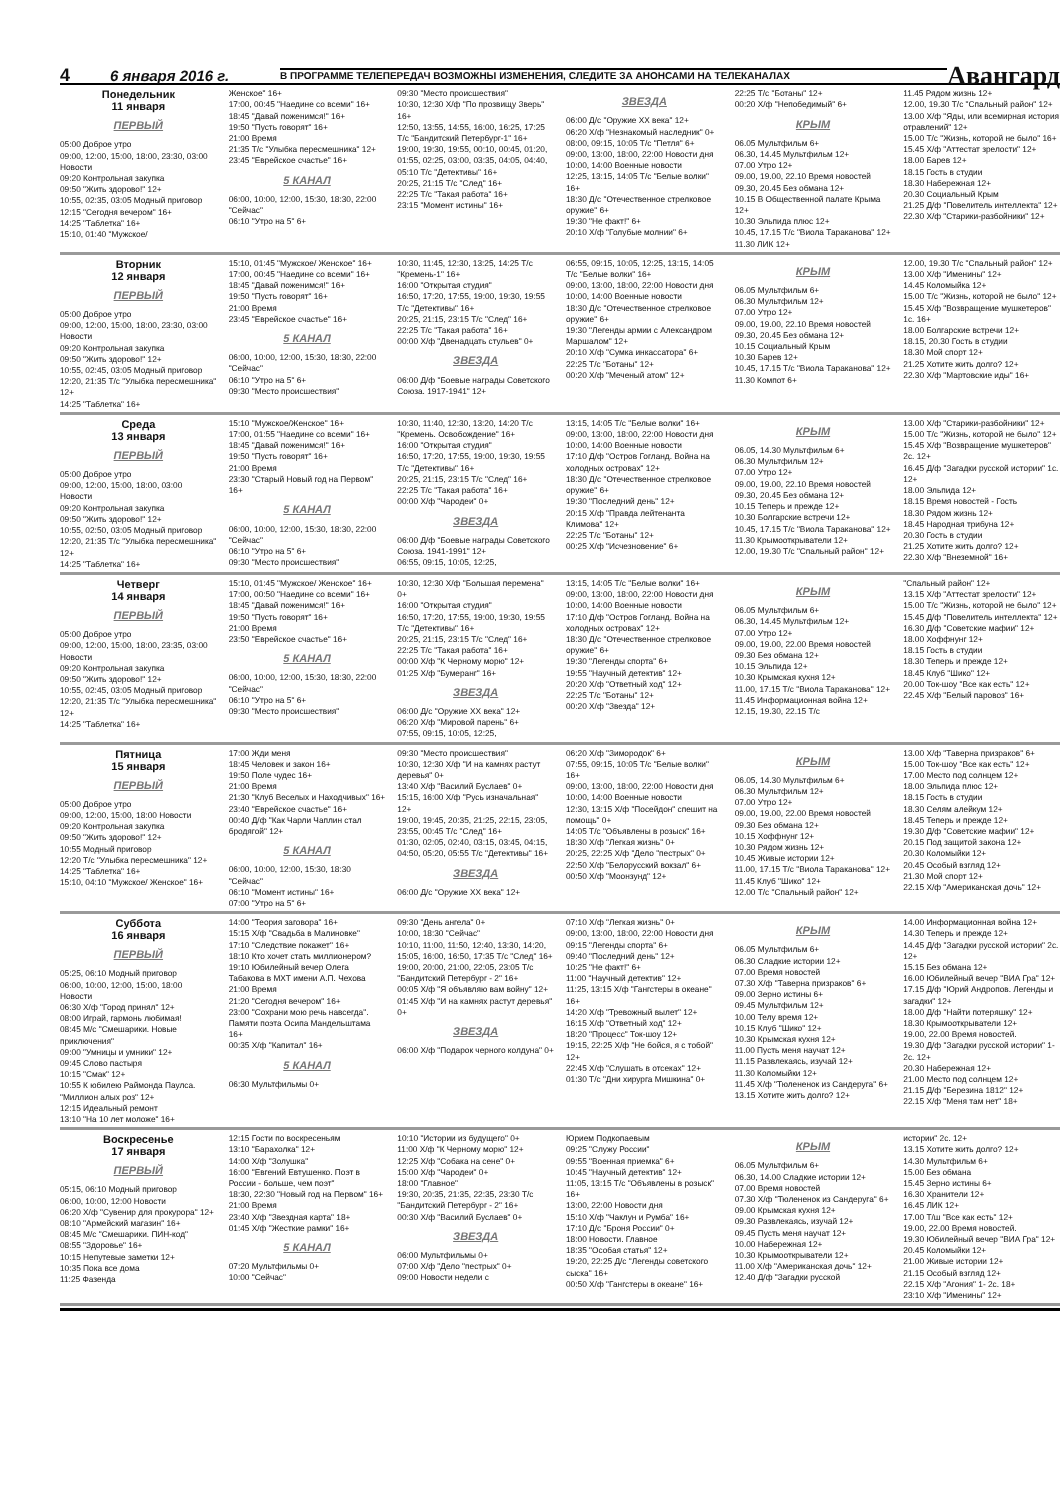4 6 января 2016 г. В ПРОГРАММЕ ТЕЛЕПЕРЕДАЧ ВОЗМОЖНЫ ИЗМЕНЕНИЯ, СЛЕДИТЕ ЗА АНОНСАМИ НА ТЕЛЕКАНАЛАХ Авангард
Понедельник
11 января
ПЕРВЫЙ
05:00 Доброе утро
09:00, 12:00, 15:00, 18:00, 23:30, 03:00 Новости
09:20 Контрольная закупка
09:50 "Жить здорово!" 12+
10:55, 02:35, 03:05 Модный приговор
12:15 "Сегодня вечером" 16+
14:25 "Таблетка" 16+
15:10, 01:40 "Мужское/
Женское" 16+
17:00, 00:45 "Наедине со всеми" 16+
18:45 "Давай поженимся!" 16+
19:50 "Пусть говорят" 16+
21:00 Время
21:35 Т/с "Улыбка пересмешника" 12+
23:45 "Еврейское счастье" 16+
5 КАНАЛ
06:00, 10:00, 12:00, 15:30, 18:30, 22:00 "Сейчас"
06:10 "Утро на 5" 6+
09:30 "Место происшествия"
10:30, 12:30 Х/ф "По прозвищу Зверь" 16+
12:50, 13:55, 14:55, 16:00, 16:25, 17:25 Т/с "Бандитский Петербург-1" 16+
19:00, 19:30, 19:55, 00:10, 00:45, 01:20, 01:55, 02:25, 03:00, 03:35, 04:05, 04:40, 05:10 Т/с "Детективы" 16+
20:25, 21:15 Т/с "След" 16+
22:25 Т/с "Такая работа" 16+
23:15 "Момент истины" 16+
ЗВЕЗДА
06:00 Д/с "Оружие ХХ века" 12+
06:20 Х/ф "Незнакомый наследник" 0+
08:00, 09:15, 10:05 Т/с "Петля" 6+
09:00, 13:00, 18:00, 22:00 Новости дня
10:00, 14:00 Военные новости
12:25, 13:15, 14:05 Т/с "Белые волки" 16+
18:30 Д/с "Отечественное стрелковое оружие" 6+
19:30 "Не факт!" 6+
20:10 Х/ф "Голубые молнии" 6+
22:25 Т/с "Ботаны" 12+
00:20 Х/ф "Непобедимый" 6+
КРЫМ
06.05 Мультфильм 6+
06.30, 14.45 Мультфильм 12+
07.00 Утро 12+
09.00, 19.00, 22.10 Время новостей
09.30, 20.45 Без обмана 12+
10.15 В Общественной палате Крыма 12+
10.30 Эльпида плюс 12+
10.45, 17.15 Т/с "Виола Тараканова" 12+
11.30 ЛИК 12+
11.45 Рядом жизнь 12+
12.00, 19.30 Т/с "Спальный район" 12+
13.00 Х/ф "Яды, или всемирная история отравлений" 12+
15.00 Т/с "Жизнь, которой не было" 16+
15.45 Х/ф "Аттестат зрелости" 12+
18.00 Барев 12+
18.15 Гость в студии
18.30 Набережная 12+
20.30 Социальный Крым
21.25 Д/ф "Повелитель интеллекта" 12+
22.30 Х/ф "Старики-разбойники" 12+
Вторник
12 января
ПЕРВЫЙ
05:00 Доброе утро
09:00, 12:00, 15:00, 18:00, 23:30, 03:00 Новости
09:20 Контрольная закупка
09:50 "Жить здорово!" 12+
10:55, 02:45, 03:05 Модный приговор
12:20, 21:35 Т/с "Улыбка пересмешника" 12+
14:25 "Таблетка" 16+
15:10, 01:45 "Мужское/ Женское" 16+
17:00, 00:45 "Наедине со всеми" 16+
18:45 "Давай поженимся!" 16+
19:50 "Пусть говорят" 16+
21:00 Время
23:45 "Еврейское счастье" 16+
5 КАНАЛ
06:00, 10:00, 12:00, 15:30, 18:30, 22:00 "Сейчас"
06:10 "Утро на 5" 6+
09:30 "Место происшествия"
10:30, 11:45, 12:30, 13:25, 14:25 Т/с "Кремень-1" 16+
16:00 "Открытая студия"
16:50, 17:20, 17:55, 19:00, 19:30, 19:55 Т/с "Детективы" 16+
20:25, 21:15, 23:15 Т/с "След" 16+
22:25 Т/с "Такая работа" 16+
00:00 Х/ф "Двенадцать стульев" 0+
ЗВЕЗДА
06:00 Д/ф "Боевые награды Советского Союза. 1917-1941" 12+
06:55, 09:15, 10:05, 12:25, 13:15, 14:05 Т/с "Белые волки" 16+
09:00, 13:00, 18:00, 22:00 Новости дня
10:00, 14:00 Военные новости
18:30 Д/с "Отечественное стрелковое оружие" 6+
19:30 "Легенды армии с Александром Маршалом" 12+
20:10 Х/ф "Сумка инкассатора" 6+
22:25 Т/с "Ботаны" 12+
00:20 Х/ф "Меченый атом" 12+
КРЫМ
06.05 Мультфильм 6+
06.30 Мультфильм 12+
07.00 Утро 12+
09.00, 19.00, 22.10 Время новостей
09.30, 20.45 Без обмана 12+
10.15 Социальный Крым
10.30 Барев 12+
10.45, 17.15 Т/с "Виола Тараканова" 12+
11.30 Компот 6+
12.00, 19.30 Т/с "Спальный район" 12+
13.00 Х/ф "Именины" 12+
14.45 Коломыйка 12+
15.00 Т/с "Жизнь, которой не было" 12+
15.45 Х/ф "Возвращение мушкетеров" 1с. 16+
18.00 Болгарские встречи 12+
18.15, 20.30 Гость в студии
18.30 Мой спорт 12+
21.25 Хотите жить долго? 12+
22.30 Х/ф "Мартовские иды" 16+
Среда
13 января
ПЕРВЫЙ
05:00 Доброе утро
09:00, 12:00, 15:00, 18:00, 03:00 Новости
09:20 Контрольная закупка
09:50 "Жить здорово!" 12+
10:55, 02:50, 03:05 Модный приговор
12:20, 21:35 Т/с "Улыбка пересмешника" 12+
14:25 "Таблетка" 16+
15:10 "Мужское/Женское" 16+
17:00, 01:55 "Наедине со всеми" 16+
18:45 "Давай поженимся!" 16+
19:50 "Пусть говорят" 16+
21:00 Время
23:30 "Старый Новый год на Первом" 16+
5 КАНАЛ
06:00, 10:00, 12:00, 15:30, 18:30, 22:00 "Сейчас"
06:10 "Утро на 5" 6+
09:30 "Место происшествия"
10:30, 11:40, 12:30, 13:20, 14:20 Т/с "Кремень. Освобождение" 16+
16:00 "Открытая студия"
16:50, 17:20, 17:55, 19:00, 19:30, 19:55 Т/с "Детективы" 16+
20:25, 21:15, 23:15 Т/с "След" 16+
22:25 Т/с "Такая работа" 16+
00:00 Х/ф "Чародеи" 0+
ЗВЕЗДА
06:00 Д/ф "Боевые награды Советского Союза. 1941-1991" 12+
06:55, 09:15, 10:05, 12:25,
13:15, 14:05 Т/с "Белые волки" 16+
09:00, 13:00, 18:00, 22:00 Новости дня
10:00, 14:00 Военные новости
17:10 Д/ф "Остров Гогланд. Война на холодных островах" 12+
18:30 Д/с "Отечественное стрелковое оружие" 6+
19:30 "Последний день" 12+
20:15 Х/ф "Правда лейтенанта Климова" 12+
22:25 Т/с "Ботаны" 12+
00:25 Х/ф "Исчезновение" 6+
КРЫМ
06.05, 14.30 Мультфильм 6+
06.30 Мультфильм 12+
07.00 Утро 12+
09.00, 19.00, 22.10 Время новостей
09.30, 20.45 Без обмана 12+
10.15 Теперь и прежде 12+
10.30 Болгарские встречи 12+
10.45, 17.15 Т/с "Виола Тараканова" 12+
11.30 Крымооткрыватели 12+
12.00, 19.30 Т/с "Спальный район" 12+
13.00 Х/ф "Старики-разбойники" 12+
15.00 Т/с "Жизнь, которой не было" 12+
15.45 Х/ф "Возвращение мушкетеров" 2с. 12+
16.45 Д/ф "Загадки русской истории" 1с. 12+
18.00 Эльпида 12+
18.15 Время новостей - Гость
18.30 Рядом жизнь 12+
18.45 Народная трибуна 12+
20.30 Гость в студии
21.25 Хотите жить долго? 12+
22.30 Х/ф "Внеземной" 16+
Четверг
14 января
ПЕРВЫЙ
05:00 Доброе утро
09:00, 12:00, 15:00, 18:00, 23:35, 03:00 Новости
09:20 Контрольная закупка
09:50 "Жить здорово!" 12+
10:55, 02:45, 03:05 Модный приговор
12:20, 21:35 Т/с "Улыбка пересмешника" 12+
14:25 "Таблетка" 16+
15:10, 01:45 "Мужское/ Женское" 16+
17:00, 00:50 "Наедине со всеми" 16+
18:45 "Давай поженимся!" 16+
19:50 "Пусть говорят" 16+
21:00 Время
23:50 "Еврейское счастье" 16+
5 КАНАЛ
06:00, 10:00, 12:00, 15:30, 18:30, 22:00 "Сейчас"
06:10 "Утро на 5" 6+
09:30 "Место происшествия"
10:30, 12:30 Х/ф "Большая перемена" 0+
16:00 "Открытая студия"
16:50, 17:20, 17:55, 19:00, 19:30, 19:55 Т/с "Детективы" 16+
20:25, 21:15, 23:15 Т/с "След" 16+
22:25 Т/с "Такая работа" 16+
00:00 Х/ф "К Черному морю" 12+
01:25 Х/ф "Бумеранг" 16+
ЗВЕЗДА
06:00 Д/с "Оружие ХХ века" 12+
06:20 Х/ф "Мировой парень" 6+
07:55, 09:15, 10:05, 12:25,
13:15, 14:05 Т/с "Белые волки" 16+
09:00, 13:00, 18:00, 22:00 Новости дня
10:00, 14:00 Военные новости
17:10 Д/ф "Остров Гогланд. Война на холодных островах" 12+
18:30 Д/с "Отечественное стрелковое оружие" 6+
19:30 "Легенды спорта" 6+
19:55 "Научный детектив" 12+
20:20 Х/ф "Ответный ход" 12+
22:25 Т/с "Ботаны" 12+
00:20 Х/ф "Звезда" 12+
КРЫМ
06.05 Мультфильм 6+
06.30, 14.45 Мультфильм 12+
07.00 Утро 12+
09.00, 19.00, 22.00 Время новостей
09.30 Без обмана 12+
10.15 Эльпида 12+
10.30 Крымская кухня 12+
11.00, 17.15 Т/с "Виола Тараканова" 12+
11.45 Информационная война 12+
12.15, 19.30, 22.15 Т/с
"Спальный район" 12+
13.15 Х/ф "Аттестат зрелости" 12+
15.00 Т/с "Жизнь, которой не было" 12+
15.45 Д/ф "Повелитель интеллекта" 12+
16.30 Д/ф "Советские мафии" 12+
18.00 Хоффнунг 12+
18.15 Гость в студии
18.30 Теперь и прежде 12+
18.45 Клуб "Шико" 12+
20.00 Ток-шоу "Все как есть" 12+
22.45 Х/ф "Белый паровоз" 16+
Пятница
15 января
ПЕРВЫЙ
05:00 Доброе утро
09:00, 12:00, 15:00, 18:00 Новости
09:20 Контрольная закупка
09:50 "Жить здорово!" 12+
10:55 Модный приговор
12:20 Т/с "Улыбка пересмешника" 12+
14:25 "Таблетка" 16+
15:10, 04:10 "Мужское/ Женское" 16+
17:00 Жди меня
18:45 Человек и закон 16+
19:50 Поле чудес 16+
21:00 Время
21:30 "Клуб Веселых и Находчивых" 16+
23:40 "Еврейское счастье" 16+
00:40 Д/ф "Как Чарли Чаплин стал бродягой" 12+
5 КАНАЛ
06:00, 10:00, 12:00, 15:30, 18:30 "Сейчас"
06:10 "Момент истины" 16+
07:00 "Утро на 5" 6+
09:30 "Место происшествия"
10:30, 12:30 Х/ф "И на камнях растут деревья" 0+
13:40 Х/ф "Василий Буслаев" 0+
15:15, 16:00 Х/ф "Русь изначальная" 12+
19:00, 19:45, 20:35, 21:25, 22:15, 23:05, 23:55, 00:45 Т/с "След" 16+
01:30, 02:05, 02:40, 03:15, 03:45, 04:15, 04:50, 05:20, 05:55 Т/с "Детективы" 16+
ЗВЕЗДА
06:00 Д/с "Оружие ХХ века" 12+
06:20 Х/ф "Зимородок" 6+
07:55, 09:15, 10:05 Т/с "Белые волки" 16+
09:00, 13:00, 18:00, 22:00 Новости дня
10:00, 14:00 Военные новости
12:30, 13:15 Х/ф "Посейдон" спешит на помощь" 0+
14:05 Т/с "Объявлены в розыск" 16+
18:30 Х/ф "Легкая жизнь" 0+
20:25, 22:25 Х/ф "Дело "пестрых" 0+
22:50 Х/ф "Белорусский вокзал" 6+
00:50 Х/ф "Моонзунд" 12+
КРЫМ
06.05, 14.30 Мультфильм 6+
06.30 Мультфильм 12+
07.00 Утро 12+
09.00, 19.00, 22.00 Время новостей
09.30 Без обмана 12+
10.15 Хоффнунг 12+
10.30 Рядом жизнь 12+
10.45 Живые истории 12+
11.00, 17.15 Т/с "Виола Тараканова" 12+
11.45 Клуб "Шико" 12+
12.00 Т/с "Спальный район" 12+
13.00 Х/ф "Таверна призраков" 6+
15.00 Ток-шоу "Все как есть" 12+
17.00 Место под солнцем 12+
18.00 Эльпида плюс 12+
18.15 Гость в студии
18.30 Селям алейкум 12+
18.45 Теперь и прежде 12+
19.30 Д/ф "Советские мафии" 12+
20.15 Под защитой закона 12+
20.30 Коломыйки 12+
20.45 Особый взгляд 12+
21.30 Мой спорт 12+
22.15 Х/ф "Американская дочь" 12+
Суббота
16 января
ПЕРВЫЙ
05:25, 06:10 Модный приговор
06:00, 10:00, 12:00, 15:00, 18:00 Новости
06:30 Х/ф "Город принял" 12+
08:00 Играй, гармонь любимая!
08:45 М/с "Смешарики. Новые приключения"
09:00 "Умницы и умники" 12+
09:45 Слово пастыря
10:15 "Смак" 12+
10:55 К юбилею Раймонда Паулса. "Миллион алых роз" 12+
12:15 Идеальный ремонт
13:10 "На 10 лет моложе" 16+
14:00 "Теория заговора" 16+
15:15 Х/ф "Свадьба в Малиновке"
17:10 "Следствие покажет" 16+
18:10 Кто хочет стать миллионером?
19:10 Юбилейный вечер Олега Табакова в МХТ имени А.П. Чехова
21:00 Время
21:20 "Сегодня вечером" 16+
23:00 "Сохрани мою речь навсегда". Памяти поэта Осипа Мандельштама 16+
00:35 Х/ф "Капитал" 16+
5 КАНАЛ
06:30 Мультфильмы 0+
09:30 "День ангела" 0+
10:00, 18:30 "Сейчас"
10:10, 11:00, 11:50, 12:40, 13:30, 14:20, 15:05, 16:00, 16:50, 17:35 Т/с "След" 16+
19:00, 20:00, 21:00, 22:05, 23:05 Т/с "Бандитский Петербург - 2" 16+
00:05 Х/ф "Я объявляю вам войну" 12+
01:45 Х/ф "И на камнях растут деревья" 0+
ЗВЕЗДА
06:00 Х/ф "Подарок черного колдуна" 0+
07:10 Х/ф "Легкая жизнь" 0+
09:00, 13:00, 18:00, 22:00 Новости дня
09:15 "Легенды спорта" 6+
09:40 "Последний день" 12+
10:25 "Не факт!" 6+
11:00 "Научный детектив" 12+
11:25, 13:15 Х/ф "Гангстеры в океане" 16+
14:20 Х/ф "Тревожный вылет" 12+
16:15 Х/ф "Ответный ход" 12+
18:20 "Процесс" Ток-шоу 12+
19:15, 22:25 Х/ф "Не бойся, я с тобой" 12+
22:45 Х/ф "Слушать в отсеках" 12+
01:30 Т/с "Дни хирурга Мишкина" 0+
КРЫМ
06.05 Мультфильм 6+
06.30 Сладкие истории 12+
07.00 Время новостей
07.30 Х/ф "Таверна призраков" 6+
09.00 Зерно истины 6+
09.45 Мультфильм 12+
10.00 Телу время 12+
10.15 Клуб "Шико" 12+
10.30 Крымская кухня 12+
11.00 Пусть меня научат 12+
11.15 Развлекаясь, изучай 12+
11.30 Коломыйки 12+
11.45 Х/ф "Тюлененок из Сандеруга" 6+
13.15 Хотите жить долго? 12+
14.00 Информационная война 12+
14.30 Теперь и прежде 12+
14.45 Д/ф "Загадки русской истории" 2с. 12+
15.15 Без обмана 12+
16.00 Юбилейный вечер "ВИА Гра" 12+
17.15 Д/ф "Юрий Андропов. Легенды и загадки" 12+
18.00 Д/ф "Найти потеряшку" 12+
18.30 Крымооткрыватели 12+
19.00, 22.00 Время новостей.
19.30 Д/ф "Загадки русской истории" 1-2с. 12+
20.30 Набережная 12+
21.00 Место под солнцем 12+
21.15 Д/ф "Березина 1812" 12+
22.15 Х/ф "Меня там нет" 18+
Воскресенье
17 января
ПЕРВЫЙ
05:15, 06:10 Модный приговор
06:00, 10:00, 12:00 Новости
06:20 Х/ф "Сувенир для прокурора" 12+
08:10 "Армейский магазин" 16+
08:45 М/с "Смешарики. ПИН-код"
08:55 "Здоровье" 16+
10:15 Непутевые заметки 12+
10:35 Пока все дома
11:25 Фазенда
12:15 Гости по воскресеньям
13:10 "Барахолка" 12+
14:00 Х/ф "Золушка"
16:00 "Евгений Евтушенко. Поэт в России - больше, чем поэт"
18:30, 22:30 "Новый год на Первом" 16+
21:00 Время
23:40 Х/ф "Звездная карта" 18+
01:45 Х/ф "Жесткие рамки" 16+
5 КАНАЛ
07:20 Мультфильмы 0+
10:00 "Сейчас"
10:10 "Истории из будущего" 0+
11:00 Х/ф "К Черному морю" 12+
12:25 Х/ф "Собака на сене" 0+
15:00 Х/ф "Чародеи" 0+
18:00 "Главное"
19:30, 20:35, 21:35, 22:35, 23:30 Т/с "Бандитский Петербург - 2" 16+
00:30 Х/ф "Василий Буслаев" 0+
ЗВЕЗДА
06:00 Мультфильмы 0+
07:00 Х/ф "Дело "пестрых" 0+
09:00 Новости недели с
Юрием Подкопаевым
09:25 "Служу России"
09:55 "Военная приемка" 6+
10:45 "Научный детектив" 12+
11:05, 13:15 Т/с "Объявлены в розыск" 16+
13:00, 22:00 Новости дня
15:10 Х/ф "Чаклун и Румба" 16+
17:10 Д/с "Броня России" 0+
18:00 Новости. Главное
18:35 "Особая статья" 12+
19:20, 22:25 Д/с "Легенды советского сыска" 16+
00:50 Х/ф "Гангстеры в океане" 16+
КРЫМ
06.05 Мультфильм 6+
06.30, 14.00 Сладкие истории 12+
07.00 Время новостей
07.30 Х/ф "Тюлененок из Сандеруга" 6+
09.00 Крымская кухня 12+
09.30 Развлекаясь, изучай 12+
09.45 Пусть меня научат 12+
10.00 Набережная 12+
10.30 Крымооткрыватели 12+
11.00 Х/ф "Американская дочь" 12+
12.40 Д/ф "Загадки русской
истории" 2с. 12+
13.15 Хотите жить долго? 12+
14.30 Мультфильм 6+
15.00 Без обмана
15.45 Зерно истины 6+
16.30 Хранители 12+
16.45 ЛИК 12+
17.00 Т/ш "Все как есть" 12+
19.00, 22.00 Время новостей.
19.30 Юбилейный вечер "ВИА Гра" 12+
20.45 Коломыйки 12+
21.00 Живые истории 12+
21.15 Особый взгляд 12+
22.15 Х/ф "Агония" 1- 2с. 18+
23:10 Х/ф "Именины" 12+